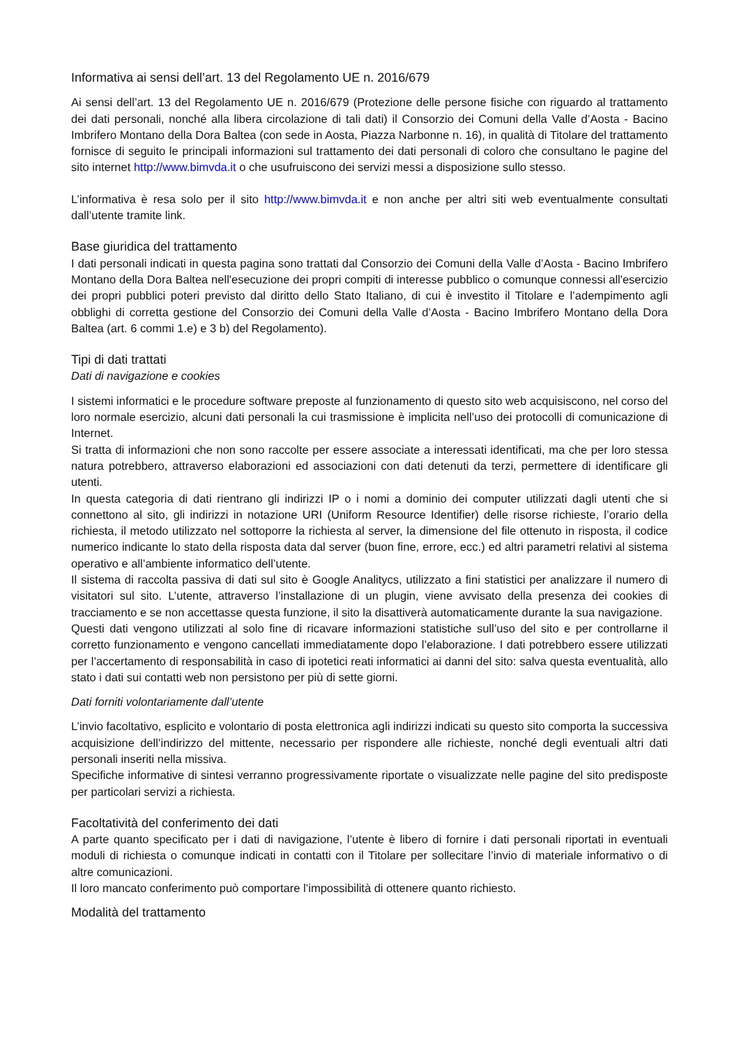Informativa ai sensi dell’art. 13 del Regolamento UE n. 2016/679
Ai sensi dell’art. 13 del Regolamento UE n. 2016/679 (Protezione delle persone fisiche con riguardo al trattamento dei dati personali, nonché alla libera circolazione di tali dati) il Consorzio dei Comuni della Valle d’Aosta - Bacino Imbrifero Montano della Dora Baltea (con sede in Aosta, Piazza Narbonne n. 16), in qualità di Titolare del trattamento fornisce di seguito le principali informazioni sul trattamento dei dati personali di coloro che consultano le pagine del sito internet http://www.bimvda.it o che usufruiscono dei servizi messi a disposizione sullo stesso.
L’informativa è resa solo per il sito http://www.bimvda.it e non anche per altri siti web eventualmente consultati dall’utente tramite link.
Base giuridica del trattamento
I dati personali indicati in questa pagina sono trattati dal Consorzio dei Comuni della Valle d’Aosta - Bacino Imbrifero Montano della Dora Baltea nell'esecuzione dei propri compiti di interesse pubblico o comunque connessi all'esercizio dei propri pubblici poteri previsto dal diritto dello Stato Italiano, di cui è investito il Titolare e l’adempimento agli obblighi di corretta gestione del Consorzio dei Comuni della Valle d’Aosta - Bacino Imbrifero Montano della Dora Baltea (art. 6 commi 1.e) e 3 b) del Regolamento).
Tipi di dati trattati
Dati di navigazione e cookies
I sistemi informatici e le procedure software preposte al funzionamento di questo sito web acquisiscono, nel corso del loro normale esercizio, alcuni dati personali la cui trasmissione è implicita nell’uso dei protocolli di comunicazione di Internet.
Si tratta di informazioni che non sono raccolte per essere associate a interessati identificati, ma che per loro stessa natura potrebbero, attraverso elaborazioni ed associazioni con dati detenuti da terzi, permettere di identificare gli utenti.
In questa categoria di dati rientrano gli indirizzi IP o i nomi a dominio dei computer utilizzati dagli utenti che si connettono al sito, gli indirizzi in notazione URI (Uniform Resource Identifier) delle risorse richieste, l’orario della richiesta, il metodo utilizzato nel sottoporre la richiesta al server, la dimensione del file ottenuto in risposta, il codice numerico indicante lo stato della risposta data dal server (buon fine, errore, ecc.) ed altri parametri relativi al sistema operativo e all’ambiente informatico dell’utente.
Il sistema di raccolta passiva di dati sul sito è Google Analitycs, utilizzato a fini statistici per analizzare il numero di visitatori sul sito. L’utente, attraverso l’installazione di un plugin, viene avvisato della presenza dei cookies di tracciamento e se non accettasse questa funzione, il sito la disattiverà automaticamente durante la sua navigazione.
Questi dati vengono utilizzati al solo fine di ricavare informazioni statistiche sull’uso del sito e per controllarne il corretto funzionamento e vengono cancellati immediatamente dopo l’elaborazione. I dati potrebbero essere utilizzati per l’accertamento di responsabilità in caso di ipotetici reati informatici ai danni del sito: salva questa eventualità, allo stato i dati sui contatti web non persistono per più di sette giorni.
Dati forniti volontariamente dall’utente
L’invio facoltativo, esplicito e volontario di posta elettronica agli indirizzi indicati su questo sito comporta la successiva acquisizione dell’indirizzo del mittente, necessario per rispondere alle richieste, nonché degli eventuali altri dati personali inseriti nella missiva.
Specifiche informative di sintesi verranno progressivamente riportate o visualizzate nelle pagine del sito predisposte per particolari servizi a richiesta.
Facoltatività del conferimento dei dati
A parte quanto specificato per i dati di navigazione, l’utente è libero di fornire i dati personali riportati in eventuali moduli di richiesta o comunque indicati in contatti con il Titolare per sollecitare l’invio di materiale informativo o di altre comunicazioni.
Il loro mancato conferimento può comportare l’impossibilità di ottenere quanto richiesto.
Modalità del trattamento